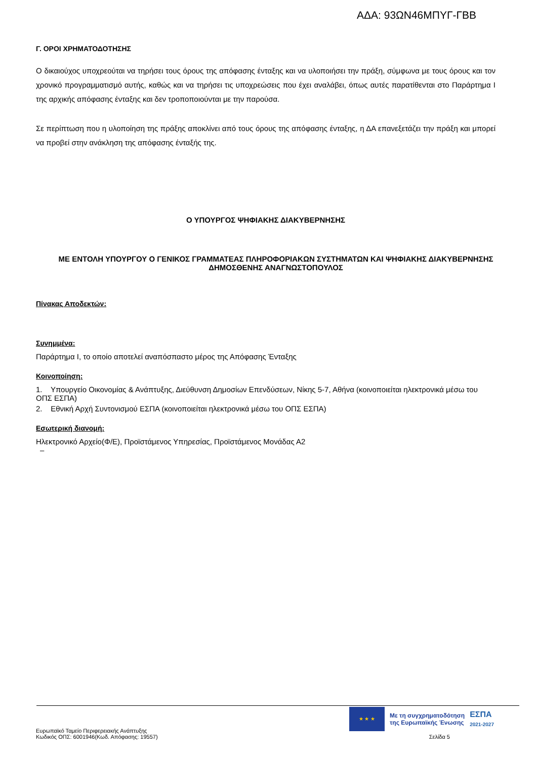ΑΔΑ: 93ΩΝ46ΜΠΥΓ-ΓΒΒ
Γ. ΟΡΟΙ ΧΡΗΜΑΤΟΔΟΤΗΣΗΣ
Ο δικαιούχος υποχρεούται να τηρήσει τους όρους της απόφασης ένταξης και να υλοποιήσει την πράξη, σύμφωνα με τους όρους και τον χρονικό προγραμματισμό αυτής, καθώς και να τηρήσει τις υποχρεώσεις που έχει αναλάβει, όπως αυτές παρατίθενται στο Παράρτημα Ι της αρχικής απόφασης ένταξης και δεν τροποποιούνται με την παρούσα.
Σε περίπτωση που η υλοποίηση της πράξης αποκλίνει από τους όρους της απόφασης ένταξης, η ΔΑ επανεξετάζει την πράξη και μπορεί να προβεί στην ανάκληση της απόφασης ένταξής της.
Ο ΥΠΟΥΡΓΟΣ ΨΗΦΙΑΚΗΣ ΔΙΑΚΥΒΕΡΝΗΣΗΣ
ΜΕ ΕΝΤΟΛΗ ΥΠΟΥΡΓΟΥ Ο ΓΕΝΙΚΟΣ ΓΡΑΜΜΑΤΕΑΣ ΠΛΗΡΟΦΟΡΙΑΚΩΝ ΣΥΣΤΗΜΑΤΩΝ ΚΑΙ ΨΗΦΙΑΚΗΣ ΔΙΑΚΥΒΕΡΝΗΣΗΣ ΔΗΜΟΣΘΕΝΗΣ ΑΝΑΓΝΩΣΤΟΠΟΥΛΟΣ
Πίνακας Αποδεκτών:
Συνημμένα:
Παράρτημα Ι, το οποίο αποτελεί αναπόσπαστο μέρος της Απόφασης Ένταξης
Κοινοποίηση:
1. Υπουργείο Οικονομίας & Ανάπτυξης, Διεύθυνση Δημοσίων Επενδύσεων, Νίκης 5-7, Αθήνα (κοινοποιείται ηλεκτρονικά μέσω του ΟΠΣ ΕΣΠΑ)
2. Εθνική Αρχή Συντονισμού ΕΣΠΑ (κοινοποιείται ηλεκτρονικά μέσω του ΟΠΣ ΕΣΠΑ)
Εσωτερική διανομή:
Ηλεκτρονικό Αρχείο(Φ/Ε), Προϊστάμενος Υπηρεσίας, Προϊστάμενος Μονάδας Α2
–
★ ★ ★
Με τη συγχρηματοδότηση
της Ευρωπαϊκής Ένωσης
ΕΣΠΑ
2021-2027
Ευρωπαϊκό Ταμείο Περιφερειακής Ανάπτυξης
Κωδικός ΟΠΣ: 6001946(Κωδ. Απόφασης: 19557) Σελίδα 5